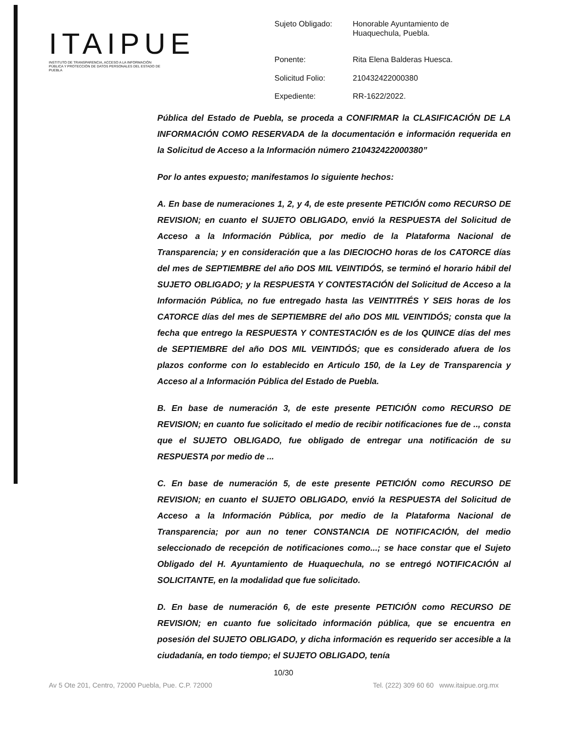ITAIPUE
INSTITUTO DE TRANSPARENCIA, ACCESO A LA INFORMACIÓN PÚBLICA Y PROTECCIÓN DE DATOS PERSONALES DEL ESTADO DE PUEBLA
| Sujeto Obligado: | Honorable Ayuntamiento de Huaquechula, Puebla. |
| Ponente: | Rita Elena Balderas Huesca. |
| Solicitud Folio: | 210432422000380 |
| Expediente: | RR-1622/2022. |
Pública del Estado de Puebla, se proceda a CONFIRMAR la CLASIFICACIÓN DE LA INFORMACIÓN COMO RESERVADA de la documentación e información requerida en la Solicitud de Acceso a la Información número 210432422000380”
Por lo antes expuesto; manifestamos lo siguiente hechos:
A. En base de numeraciones 1, 2, y 4, de este presente PETICIÓN como RECURSO DE REVISION; en cuanto el SUJETO OBLIGADO, envió la RESPUESTA del Solicitud de Acceso a la Información Pública, por medio de la Plataforma Nacional de Transparencia; y en consideración que a las DIECIOCHO horas de los CATORCE días del mes de SEPTIEMBRE del año DOS MIL VEINTIDÓS, se terminó el horario hábil del SUJETO OBLIGADO; y la RESPUESTA Y CONTESTACIÓN del Solicitud de Acceso a la Información Pública, no fue entregado hasta las VEINTITRÉS Y SEIS horas de los CATORCE días del mes de SEPTIEMBRE del año DOS MIL VEINTIDÓS; consta que la fecha que entrego la RESPUESTA Y CONTESTACIÓN es de los QUINCE días del mes de SEPTIEMBRE del año DOS MIL VEINTIDÓS; que es considerado afuera de los plazos conforme con lo establecido en Articulo 150, de la Ley de Transparencia y Acceso al a Información Pública del Estado de Puebla.
B. En base de numeración 3, de este presente PETICIÓN como RECURSO DE REVISION; en cuanto fue solicitado el medio de recibir notificaciones fue de .., consta que el SUJETO OBLIGADO, fue obligado de entregar una notificación de su RESPUESTA por medio de ...
C. En base de numeración 5, de este presente PETICIÓN como RECURSO DE REVISION; en cuanto el SUJETO OBLIGADO, envió la RESPUESTA del Solicitud de Acceso a la Información Pública, por medio de la Plataforma Nacional de Transparencia; por aun no tener CONSTANCIA DE NOTIFICACIÓN, del medio seleccionado de recepción de notificaciones como...; se hace constar que el Sujeto Obligado del H. Ayuntamiento de Huaquechula, no se entregó NOTIFICACIÓN al SOLICITANTE, en la modalidad que fue solicitado.
D. En base de numeración 6, de este presente PETICIÓN como RECURSO DE REVISION; en cuanto fue solicitado información pública, que se encuentra en posesión del SUJETO OBLIGADO, y dicha información es requerido ser accesible a la ciudadanía, en todo tiempo; el SUJETO OBLIGADO, tenía
10/30
Av 5 Ote 201, Centro, 72000 Puebla, Pue. C.P. 72000 Tel. (222) 309 60 60 www.itaipue.org.mx